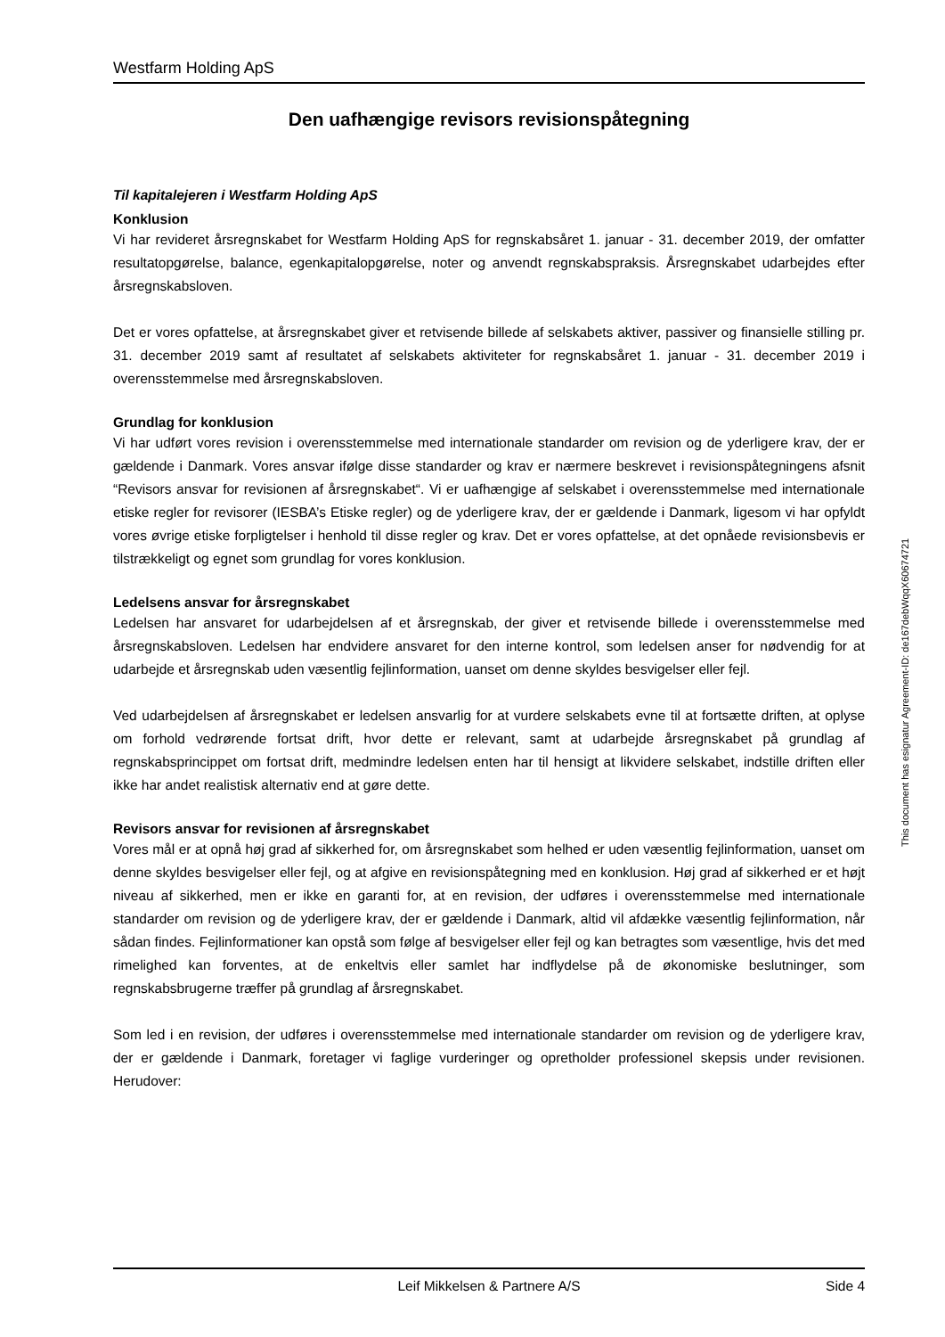Westfarm Holding ApS
Den uafhængige revisors revisionspåtegning
Til kapitalejeren i Westfarm Holding ApS
Konklusion
Vi har revideret årsregnskabet for Westfarm Holding ApS for regnskabsåret 1. januar - 31. december 2019, der omfatter resultatopgørelse, balance, egenkapitalopgørelse, noter og anvendt regnskabspraksis. Årsregnskabet udarbejdes efter årsregnskabsloven.
Det er vores opfattelse, at årsregnskabet giver et retvisende billede af selskabets aktiver, passiver og finansielle stilling pr. 31. december 2019 samt af resultatet af selskabets aktiviteter for regnskabsåret 1. januar - 31. december 2019 i overensstemmelse med årsregnskabsloven.
Grundlag for konklusion
Vi har udført vores revision i overensstemmelse med internationale standarder om revision og de yderligere krav, der er gældende i Danmark. Vores ansvar ifølge disse standarder og krav er nærmere beskrevet i revisionspåtegningens afsnit “Revisors ansvar for revisionen af årsregnskabet“. Vi er uafhængige af selskabet i overensstemmelse med internationale etiske regler for revisorer (IESBA’s Etiske regler) og de yderligere krav, der er gældende i Danmark, ligesom vi har opfyldt vores øvrige etiske forpligtelser i henhold til disse regler og krav. Det er vores opfattelse, at det opnåede revisionsbevis er tilstrækkeligt og egnet som grundlag for vores konklusion.
Ledelsens ansvar for årsregnskabet
Ledelsen har ansvaret for udarbejdelsen af et årsregnskab, der giver et retvisende billede i overensstemmelse med årsregnskabsloven. Ledelsen har endvidere ansvaret for den interne kontrol, som ledelsen anser for nødvendig for at udarbejde et årsregnskab uden væsentlig fejlinformation, uanset om denne skyldes besvigelser eller fejl.
Ved udarbejdelsen af årsregnskabet er ledelsen ansvarlig for at vurdere selskabets evne til at fortsætte driften, at oplyse om forhold vedrørende fortsat drift, hvor dette er relevant, samt at udarbejde årsregnskabet på grundlag af regnskabsprincippet om fortsat drift, medmindre ledelsen enten har til hensigt at likvidere selskabet, indstille driften eller ikke har andet realistisk alternativ end at gøre dette.
Revisors ansvar for revisionen af årsregnskabet
Vores mål er at opnå høj grad af sikkerhed for, om årsregnskabet som helhed er uden væsentlig fejlinformation, uanset om denne skyldes besvigelser eller fejl, og at afgive en revisionspåtegning med en konklusion. Høj grad af sikkerhed er et højt niveau af sikkerhed, men er ikke en garanti for, at en revision, der udføres i overensstemmelse med internationale standarder om revision og de yderligere krav, der er gældende i Danmark, altid vil afdække væsentlig fejlinformation, når sådan findes. Fejlinformationer kan opstå som følge af besvigelser eller fejl og kan betragtes som væsentlige, hvis det med rimelighed kan forventes, at de enkeltvis eller samlet har indflydelse på de økonomiske beslutninger, som regnskabsbrugerne træffer på grundlag af årsregnskabet.
Som led i en revision, der udføres i overensstemmelse med internationale standarder om revision og de yderligere krav, der er gældende i Danmark, foretager vi faglige vurderinger og opretholder professionel skepsis under revisionen. Herudover:
This document has esignatur Agreement-ID: de167debWqqX60674721
Leif Mikkelsen & Partnere A/S Side 4